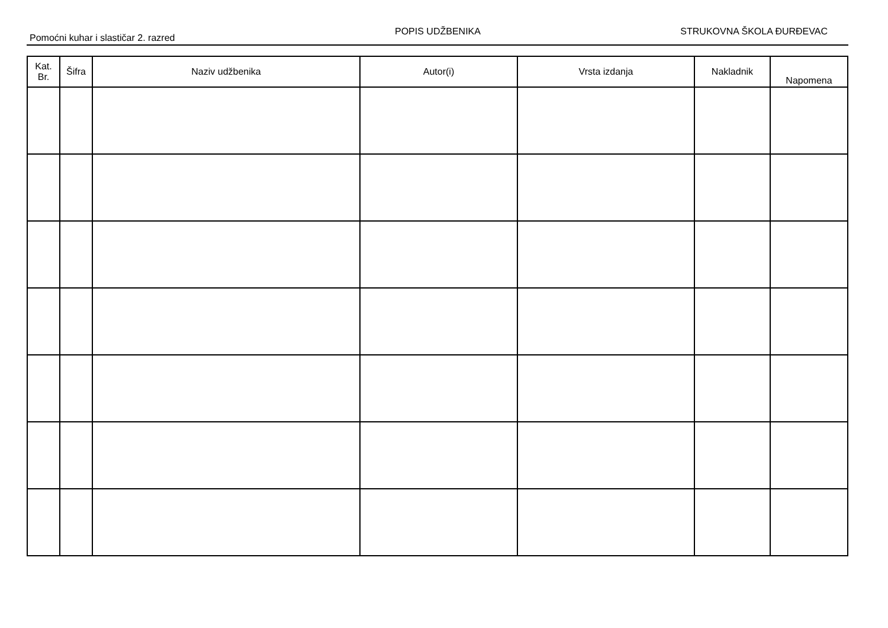Pomoćni kuhar i slastičar 2. razred
POPIS UDŽBENIKA STRUKOVNA ŠKOLA ĐURĐEVAC
| Kat. Br. | Šifra | Naziv udžbenika | Autor(i) | Vrsta izdanja | Nakladnik | Napomena |
| --- | --- | --- | --- | --- | --- | --- |